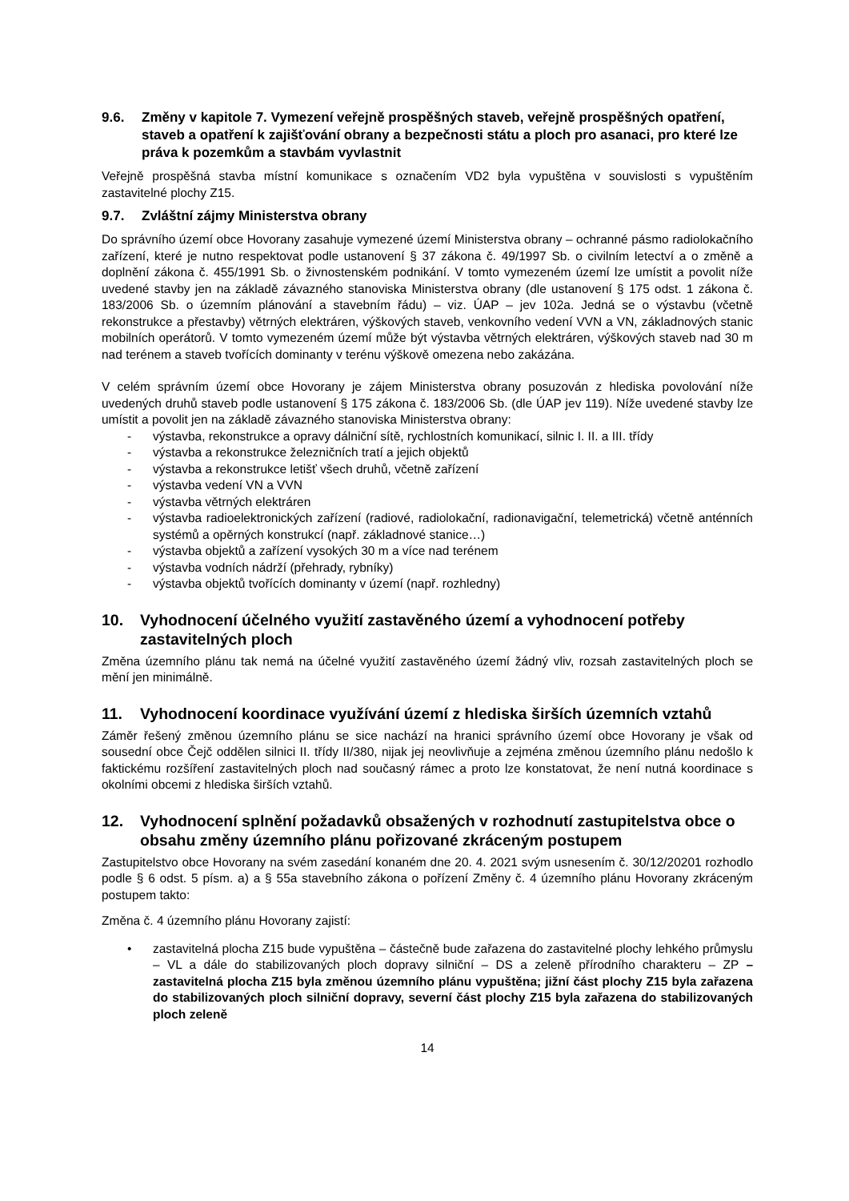9.6. Změny v kapitole 7. Vymezení veřejně prospěšných staveb, veřejně prospěšných opatření, staveb a opatření k zajišťování obrany a bezpečnosti státu a ploch pro asanaci, pro které lze práva k pozemkům a stavbám vyvlastnit
Veřejně prospěšná stavba místní komunikace s označením VD2 byla vypuštěna v souvislosti s vypuštěním zastavitelné plochy Z15.
9.7. Zvláštní zájmy Ministerstva obrany
Do správního území obce Hovorany zasahuje vymezené území Ministerstva obrany – ochranné pásmo radiolokačního zařízení, které je nutno respektovat podle ustanovení § 37 zákona č. 49/1997 Sb. o civilním letectví a o změně a doplnění zákona č. 455/1991 Sb. o živnostenském podnikání. V tomto vymezeném území lze umístit a povolit níže uvedené stavby jen na základě závazného stanoviska Ministerstva obrany (dle ustanovení § 175 odst. 1 zákona č. 183/2006 Sb. o územním plánování a stavebním řádu) – viz. ÚAP – jev 102a. Jedná se o výstavbu (včetně rekonstrukce a přestavby) větrných elektráren, výškových staveb, venkovního vedení VVN a VN, základnových stanic mobilních operátorů. V tomto vymezeném území může být výstavba větrných elektráren, výškových staveb nad 30 m nad terénem a staveb tvořících dominanty v terénu výškově omezena nebo zakázána.
V celém správním území obce Hovorany je zájem Ministerstva obrany posuzován z hlediska povolování níže uvedených druhů staveb podle ustanovení § 175 zákona č. 183/2006 Sb. (dle ÚAP jev 119). Níže uvedené stavby lze umístit a povolit jen na základě závazného stanoviska Ministerstva obrany:
- výstavba, rekonstrukce a opravy dálniční sítě, rychlostních komunikací, silnic I. II. a III. třídy
- výstavba a rekonstrukce železničních tratí a jejich objektů
- výstavba a rekonstrukce letišť všech druhů, včetně zařízení
- výstavba vedení VN a VVN
- výstavba větrných elektráren
- výstavba radioelektronických zařízení (radiové, radiolokační, radionavigační, telemetrická) včetně anténních systémů a opěrných konstrukcí (např. základnové stanice…)
- výstavba objektů a zařízení vysokých 30 m a více nad terénem
- výstavba vodních nádrží (přehrady, rybníky)
- výstavba objektů tvořících dominanty v území (např. rozhledny)
10. Vyhodnocení účelného využití zastavěného území a vyhodnocení potřeby zastavitelných ploch
Změna územního plánu tak nemá na účelné využití zastavěného území žádný vliv, rozsah zastavitelných ploch se mění jen minimálně.
11. Vyhodnocení koordinace využívání území z hlediska širších územních vztahů
Záměr řešený změnou územního plánu se sice nachází na hranici správního území obce Hovorany je však od sousední obce Čejč oddělen silnici II. třídy II/380, nijak jej neovlivňuje a zejména změnou územního plánu nedošlo k faktickému rozšíření zastavitelných ploch nad současný rámec a proto lze konstatovat, že není nutná koordinace s okolními obcemi z hlediska širších vztahů.
12. Vyhodnocení splnění požadavků obsažených v rozhodnutí zastupitelstva obce o obsahu změny územního plánu pořizované zkráceným postupem
Zastupitelstvo obce Hovorany na svém zasedání konaném dne 20. 4. 2021 svým usnesením č. 30/12/20201 rozhodlo podle § 6 odst. 5 písm. a) a § 55a stavebního zákona o pořízení Změny č. 4 územního plánu Hovorany zkráceným postupem takto:
Změna č. 4 územního plánu Hovorany zajistí:
• zastavitelná plocha Z15 bude vypuštěna – částečně bude zařazena do zastavitelné plochy lehkého průmyslu – VL a dále do stabilizovaných ploch dopravy silniční – DS a zeleně přírodního charakteru – ZP – zastavitelná plocha Z15 byla změnou územního plánu vypuštěna; jižní část plochy Z15 byla zařazena do stabilizovaných ploch silniční dopravy, severní část plochy Z15 byla zařazena do stabilizovaných ploch zeleně
14